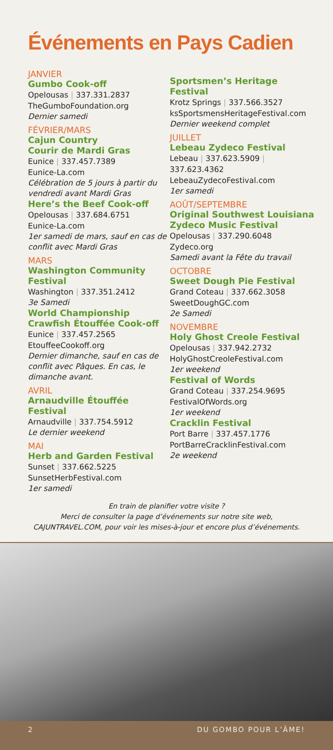Événements en Pays Cadien
JANVIER
Gumbo Cook-off
Opelousas | 337.331.2837
TheGumboFoundation.org
Dernier samedi
FÉVRIER/MARS
Cajun Country
Courir de Mardi Gras
Eunice | 337.457.7389
Eunice-La.com
Célébration de 5 jours à partir du vendredi avant Mardi Gras
Here’s the Beef Cook-off
Opelousas | 337.684.6751
Eunice-La.com
1er samedi de mars, sauf en cas de conflit avec Mardi Gras
MARS
Washington Community Festival
Washington | 337.351.2412
3e Samedi
World Championship Crawfish Étouffée Cook-off
Eunice | 337.457.2565
EtouffeeCookoff.org
Dernier dimanche, sauf en cas de conflit avec Pâques. En cas, le dimanche avant.
AVRIL
Arnaudville Étouffée Festival
Arnaudville | 337.754.5912
Le dernier weekend
MAI
Herb and Garden Festival
Sunset | 337.662.5225
SunsetHerbFestival.com
1er samedi
Sportsmen’s Heritage Festival
Krotz Springs | 337.566.3527
ksSportsmensHeritageFestival.com
Dernier weekend complet
JUILLET
Lebeau Zydeco Festival
Lebeau | 337.623.5909 | 337.623.4362
LebeauZydecoFestival.com
1er samedi
AOÛT/SEPTEMBRE
Original Southwest Louisiana Zydeco Music Festival
Opelousas | 337.290.6048
Zydeco.org
Samedi avant la Fête du travail
OCTOBRE
Sweet Dough Pie Festival
Grand Coteau | 337.662.3058
SweetDoughGC.com
2e Samedi
NOVEMBRE
Holy Ghost Creole Festival
Opelousas | 337.942.2732
HolyGhostCreoleFestival.com
1er weekend
Festival of Words
Grand Coteau | 337.254.9695
FestivalOfWords.org
1er weekend
Cracklin Festival
Port Barre | 337.457.1776
PortBarreCracklinFestival.com
2e weekend
En train de planifier votre visite ?
Merci de consulter la page d’événements sur notre site web,
CAJUNTRAVEL.COM, pour voir les mises-à-jour et encore plus d’événements.
2 DU GOMBO POUR L’ÂME!